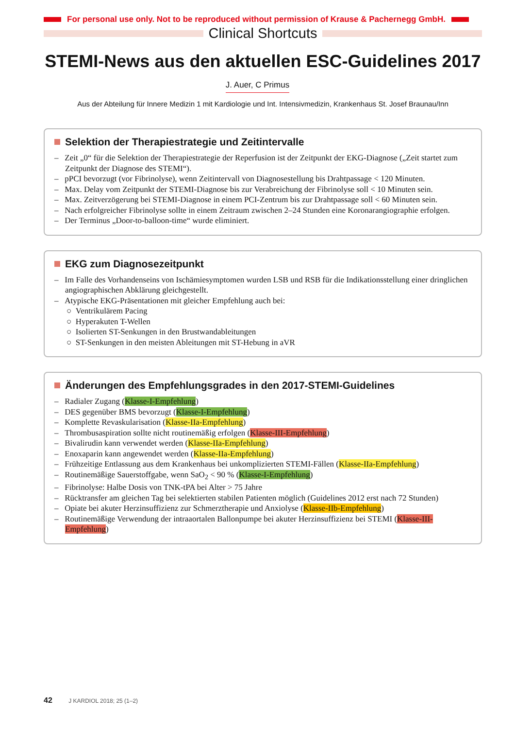For personal use only. Not to be reproduced without permission of Krause & Pachernegg GmbH.
Clinical Shortcuts
STEMI-News aus den aktuellen ESC-Guidelines 2017
J. Auer, C Primus
Aus der Abteilung für Innere Medizin 1 mit Kardiologie und Int. Intensivmedizin, Krankenhaus St. Josef Braunau/Inn
Selektion der Therapiestrategie und Zeitintervalle
– Zeit „0“ für die Selektion der Therapiestrategie der Reperfusion ist der Zeitpunkt der EKG-Diagnose („Zeit startet zum Zeitpunkt der Diagnose des STEMI“).
– pPCI bevorzugt (vor Fibrinolyse), wenn Zeitintervall von Diagnosestellung bis Drahtpassage < 120 Minuten.
– Max. Delay vom Zeitpunkt der STEMI-Diagnose bis zur Verabreichung der Fibrinolyse soll < 10 Minuten sein.
– Max. Zeitverzögerung bei STEMI-Diagnose in einem PCI-Zentrum bis zur Drahtpassage soll < 60 Minuten sein.
– Nach erfolgreicher Fibrinolyse sollte in einem Zeitraum zwischen 2–24 Stunden eine Koronarangiographie erfolgen.
– Der Terminus „Door-to-balloon-time“ wurde eliminiert.
EKG zum Diagnosezeitpunkt
– Im Falle des Vorhandenseins von Ischämiesymptomen wurden LSB und RSB für die Indikationsstellung einer dringlichen angiographischen Abklärung gleichgestellt.
– Atypische EKG-Präsentationen mit gleicher Empfehlung auch bei:
○ Ventrikulärem Pacing
○ Hyperakuten T-Wellen
○ Isolierten ST-Senkungen in den Brustwandableitungen
○ ST-Senkungen in den meisten Ableitungen mit ST-Hebung in aVR
Änderungen des Empfehlungsgrades in den 2017-STEMI-Guidelines
– Radialer Zugang (Klasse-I-Empfehlung)
– DES gegenüber BMS bevorzugt (Klasse-I-Empfehlung)
– Komplette Revaskularisation (Klasse-IIa-Empfehlung)
– Thrombusaspiration sollte nicht routinemäßig erfolgen (Klasse-III-Empfehlung)
– Bivalirudin kann verwendet werden (Klasse-IIa-Empfehlung)
– Enoxaparin kann angewendet werden (Klasse-IIa-Empfehlung)
– Frühzeitige Entlassung aus dem Krankenhaus bei unkomplizierten STEMI-Fällen (Klasse-IIa-Empfehlung)
– Routinemäßige Sauerstoffgabe, wenn SaO<sub>2</sub> < 90 % (Klasse-I-Empfehlung)
– Fibrinolyse: Halbe Dosis von TNK-tPA bei Alter > 75 Jahre
– Rücktransfer am gleichen Tag bei selektierten stabilen Patienten möglich (Guidelines 2012 erst nach 72 Stunden)
– Opiate bei akuter Herzinsuffizienz zur Schmerztherapie und Anxiolyse (Klasse-IIb-Empfehlung)
– Routinemäßige Verwendung der intraaortalen Ballonpumpe bei akuter Herzinsuffizienz bei STEMI (Klasse-III-Empfehlung)
42 J KARDIOL 2018; 25 (1–2)